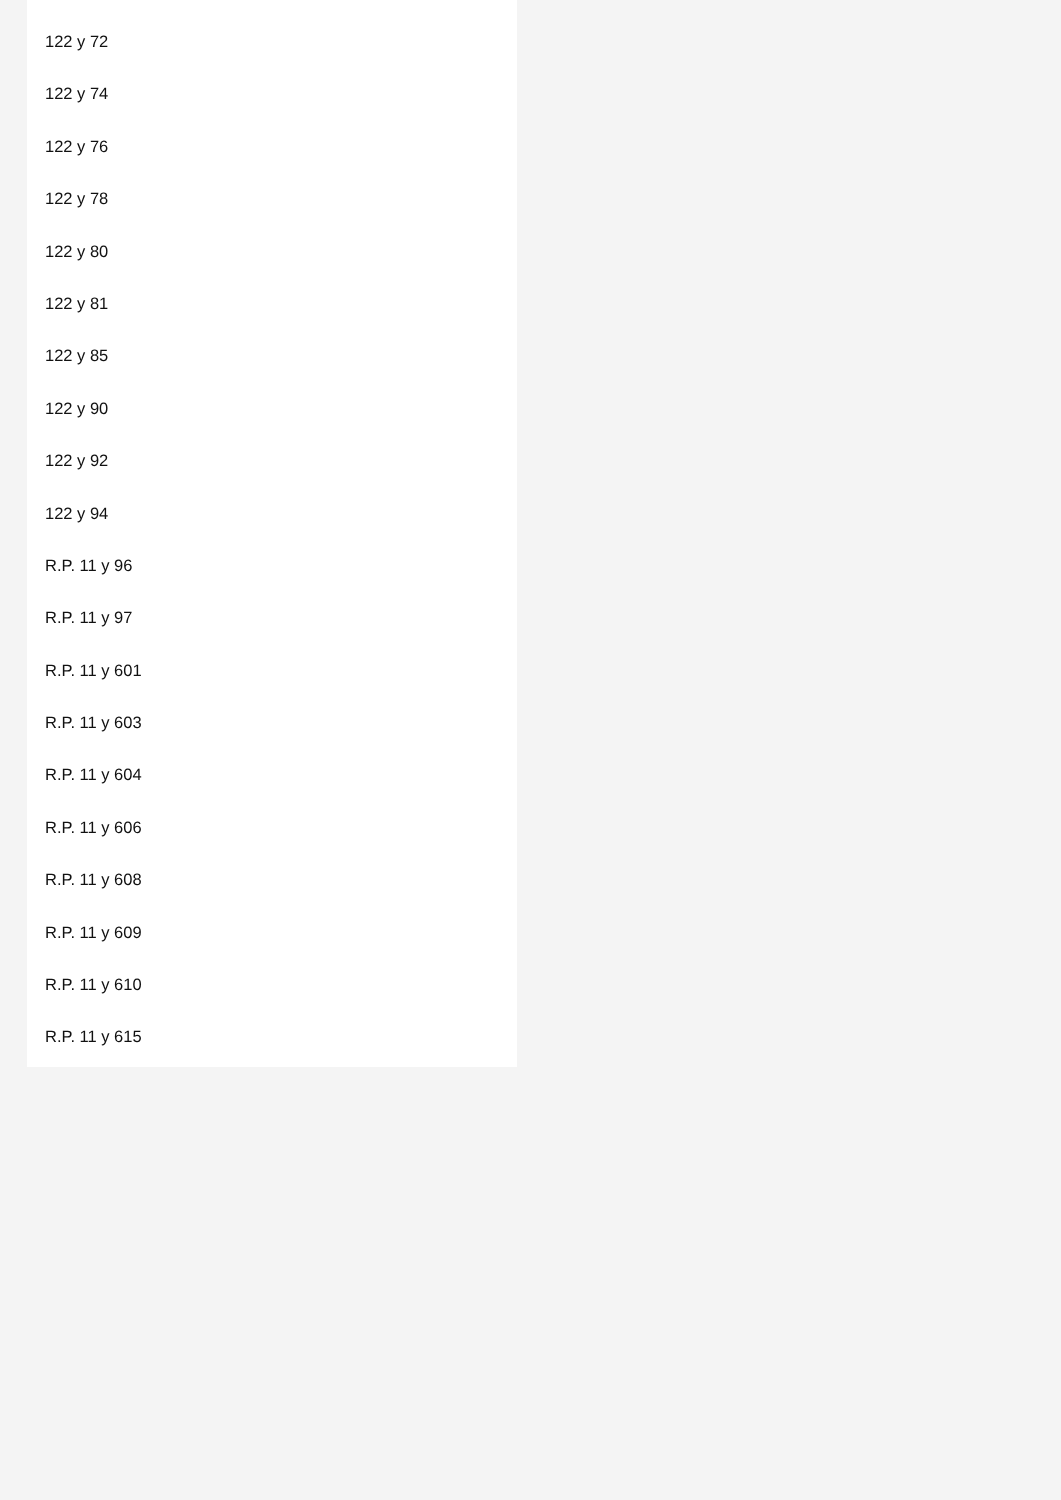122 y 72
122 y 74
122 y 76
122 y 78
122 y 80
122 y 81
122 y 85
122 y 90
122 y 92
122 y 94
R.P. 11 y 96
R.P. 11 y 97
R.P. 11 y 601
R.P. 11 y 603
R.P. 11 y 604
R.P. 11 y 606
R.P. 11 y 608
R.P. 11 y 609
R.P. 11 y 610
R.P. 11 y 615